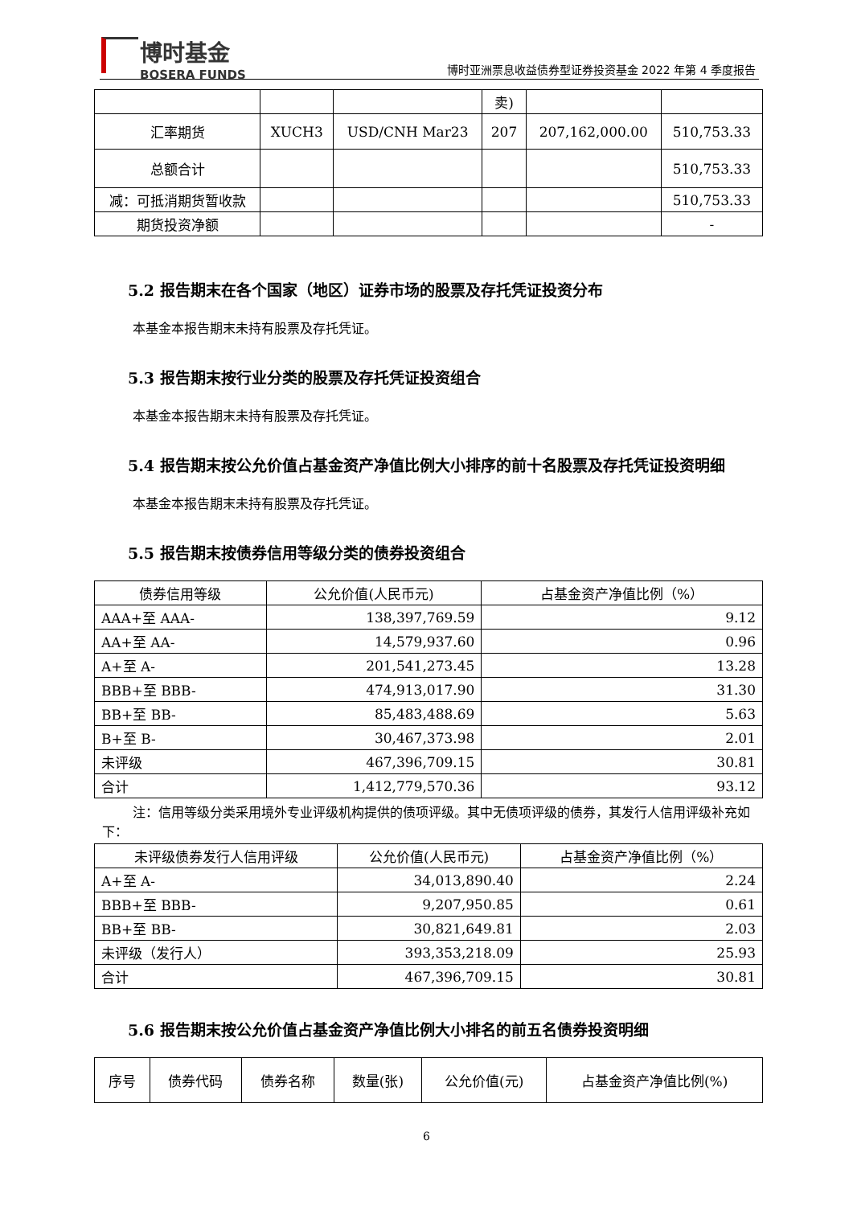博时基金
BOSERA FUNDS
博时亚洲票息收益债券型证券投资基金 2022 年第 4 季度报告
| | | | 卖) | | |
| 汇率期货 | XUCH3 | USD/CNH Mar23 | 207 | 207,162,000.00 | 510,753.33 |
| 总额合计 | | | | | 510,753.33 |
| 减：可抵消期货暂收款 | | | | | 510,753.33 |
| 期货投资净额 | | | | | - |
5.2 报告期末在各个国家（地区）证券市场的股票及存托凭证投资分布
本基金本报告期末未持有股票及存托凭证。
5.3 报告期末按行业分类的股票及存托凭证投资组合
本基金本报告期末未持有股票及存托凭证。
5.4 报告期末按公允价值占基金资产净值比例大小排序的前十名股票及存托凭证投资明细
本基金本报告期末未持有股票及存托凭证。
5.5 报告期末按债券信用等级分类的债券投资组合
| 债券信用等级 | 公允价值(人民币元) | 占基金资产净值比例（%） |
| --- | --- | --- |
| AAA+至 AAA- | 138,397,769.59 | 9.12 |
| AA+至 AA- | 14,579,937.60 | 0.96 |
| A+至 A- | 201,541,273.45 | 13.28 |
| BBB+至 BBB- | 474,913,017.90 | 31.30 |
| BB+至 BB- | 85,483,488.69 | 5.63 |
| B+至 B- | 30,467,373.98 | 2.01 |
| 未评级 | 467,396,709.15 | 30.81 |
| 合计 | 1,412,779,570.36 | 93.12 |
注：信用等级分类采用境外专业评级机构提供的债项评级。其中无债项评级的债券，其发行人信用评级补充如下：
| 未评级债券发行人信用评级 | 公允价值(人民币元) | 占基金资产净值比例（%） |
| --- | --- | --- |
| A+至 A- | 34,013,890.40 | 2.24 |
| BBB+至 BBB- | 9,207,950.85 | 0.61 |
| BB+至 BB- | 30,821,649.81 | 2.03 |
| 未评级（发行人） | 393,353,218.09 | 25.93 |
| 合计 | 467,396,709.15 | 30.81 |
5.6 报告期末按公允价值占基金资产净值比例大小排名的前五名债券投资明细
| 序号 | 债券代码 | 债券名称 | 数量(张) | 公允价值(元) | 占基金资产净值比例(%) |
| --- | --- | --- | --- | --- | --- |
6